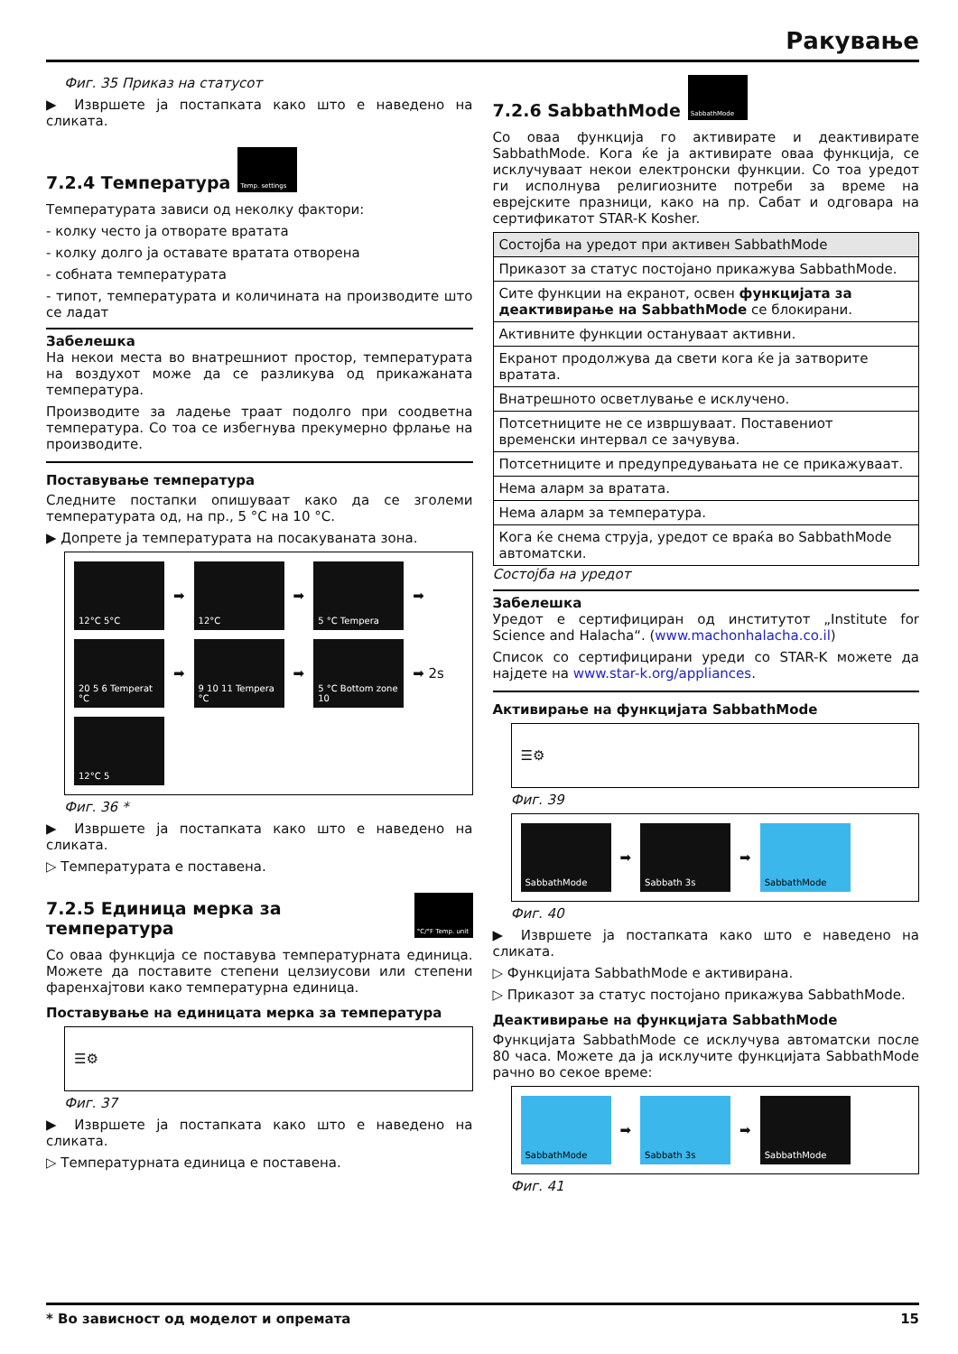Ракување
Фиг. 35 Приказ на статусот
▶ Извршете ја постапката како што е наведено на сликата.
7.2.4 Температура Temp. settings
Температурата зависи од неколку фактори:
- колку често ја отворате вратата
- колку долго ја оставате вратата отворена
- собната температурата
- типот, температурата и количината на производите што се ладат
Забелешка
На некои места во внатрешниот простор, температурата на воздухот може да се разликува од прикажаната температура.
Производите за ладење траат подолго при соодветна температура. Со тоа се избегнува прекумерно фрлање на производите.
Поставување температура
Следните постапки опишуваат како да се зголеми температурата од, на пр., 5 °C на 10 °C.
▶ Допрете ја температурата на посакуваната зона.
12°C 5°C
➡
12°C
➡
5 °C Tempera
➡
20 5 6 Temperat °C
➡
9 10 11 Tempera °C
➡
5 °C Bottom zone 10
➡ 2s
12°C 5
Фиг. 36 *
▶ Извршете ја постапката како што е наведено на сликата.
▷ Температурата е поставена.
7.2.5 Единица мерка за температура °C/°F Temp. unit
Со оваа функција се поставува температурната единица. Можете да поставите степени целзиусови или степени фаренхајтови како температурна единица.
Поставување на единицата мерка за температура
☰⚙
Фиг. 37
▶ Извршете ја постапката како што е наведено на сликата.
▷ Температурната единица е поставена.
7.2.6 SabbathMode SabbathMode
Со оваа функција го активирате и деактивирате SabbathMode. Кога ќе ја активирате оваа функција, се исклучуваат некои електронски функции. Со тоа уредот ги исполнува религиозните потреби за време на еврејските празници, како на пр. Сабат и одговара на сертификатот STAR-K Kosher.
| Состојба на уредот при активен SabbathMode |
| --- |
| Приказот за статус постојано прикажува SabbathMode. |
| Сите функции на екранот, освен функцијата за деактивирање на SabbathMode се блокирани. |
| Активните функции остануваат активни. |
| Екранот продолжува да свети кога ќе ја затворите вратата. |
| Внатрешното осветлување е исклучено. |
| Потсетниците не се извршуваат. Поставениот временски интервал се зачувува. |
| Потсетниците и предупредувањата не се прикажуваат. |
| Нема аларм за вратата. |
| Нема аларм за температура. |
| Кога ќе снема струја, уредот се враќа во SabbathMode автоматски. |
Состојба на уредот
Забелешка
Уредот е сертифициран од институтот „Institute for Science and Halacha“. (www.machonhalacha.co.il)
Список со сертифицирани уреди со STAR-K можете да најдете на www.star-k.org/appliances.
Активирање на функцијата SabbathMode
☰⚙
Фиг. 39
SabbathMode
➡
Sabbath 3s
➡
SabbathMode
Фиг. 40
▶ Извршете ја постапката како што е наведено на сликата.
▷ Функцијата SabbathMode е активирана.
▷ Приказот за статус постојано прикажува SabbathMode.
Деактивирање на функцијата SabbathMode
Функцијата SabbathMode се исклучува автоматски после 80 часа. Можете да ја исклучите функцијата SabbathMode рачно во секое време:
SabbathMode
➡
Sabbath 3s
➡
SabbathMode
Фиг. 41
* Во зависност од моделот и опремата 15